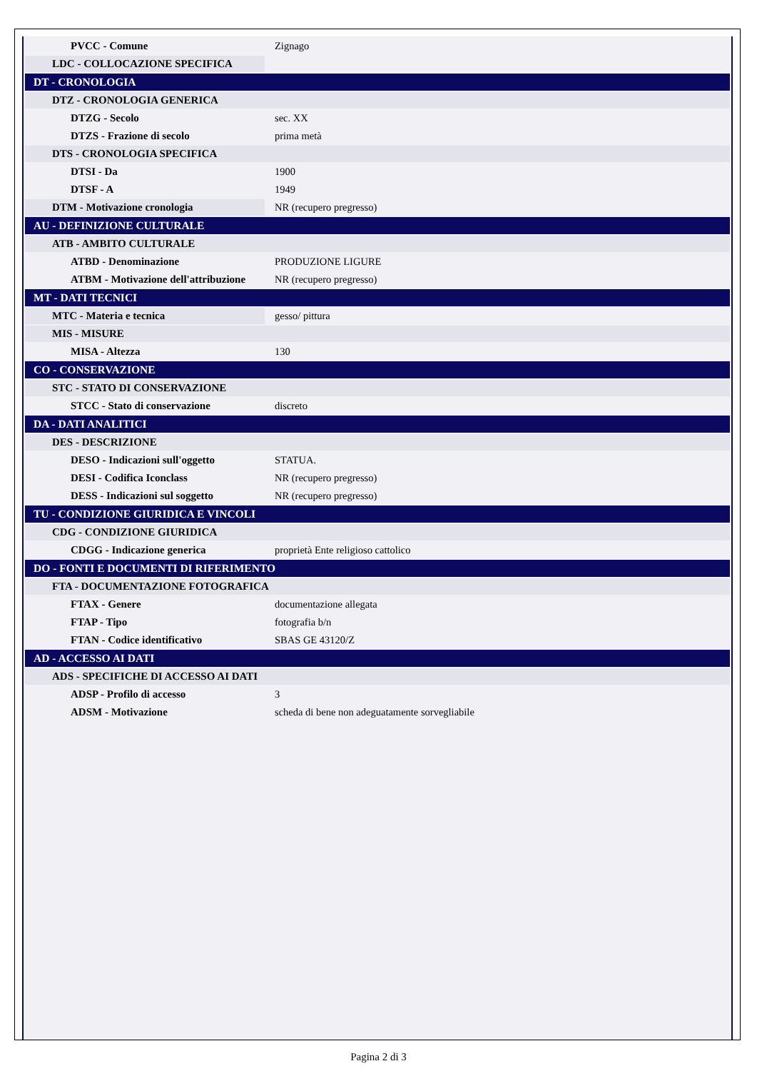| PVCC - Comune | Zignago |
| LDC - COLLOCAZIONE SPECIFICA | |
| DT - CRONOLOGIA | |
| DTZ - CRONOLOGIA GENERICA | |
| DTZG - Secolo | sec. XX |
| DTZS - Frazione di secolo | prima metà |
| DTS - CRONOLOGIA SPECIFICA | |
| DTSI - Da | 1900 |
| DTSF - A | 1949 |
| DTM - Motivazione cronologia | NR (recupero pregresso) |
| AU - DEFINIZIONE CULTURALE | |
| ATB - AMBITO CULTURALE | |
| ATBD - Denominazione | PRODUZIONE LIGURE |
| ATBM - Motivazione dell'attribuzione | NR (recupero pregresso) |
| MT - DATI TECNICI | |
| MTC - Materia e tecnica | gesso/ pittura |
| MIS - MISURE | |
| MISA - Altezza | 130 |
| CO - CONSERVAZIONE | |
| STC - STATO DI CONSERVAZIONE | |
| STCC - Stato di conservazione | discreto |
| DA - DATI ANALITICI | |
| DES - DESCRIZIONE | |
| DESO - Indicazioni sull'oggetto | STATUA. |
| DESI - Codifica Iconclass | NR (recupero pregresso) |
| DESS - Indicazioni sul soggetto | NR (recupero pregresso) |
| TU - CONDIZIONE GIURIDICA E VINCOLI | |
| CDG - CONDIZIONE GIURIDICA | |
| CDGG - Indicazione generica | proprietà Ente religioso cattolico |
| DO - FONTI E DOCUMENTI DI RIFERIMENTO | |
| FTA - DOCUMENTAZIONE FOTOGRAFICA | |
| FTAX - Genere | documentazione allegata |
| FTAP - Tipo | fotografia b/n |
| FTAN - Codice identificativo | SBAS GE 43120/Z |
| AD - ACCESSO AI DATI | |
| ADS - SPECIFICHE DI ACCESSO AI DATI | |
| ADSP - Profilo di accesso | 3 |
| ADSM - Motivazione | scheda di bene non adeguatamente sorvegliabile |
Pagina 2 di 3